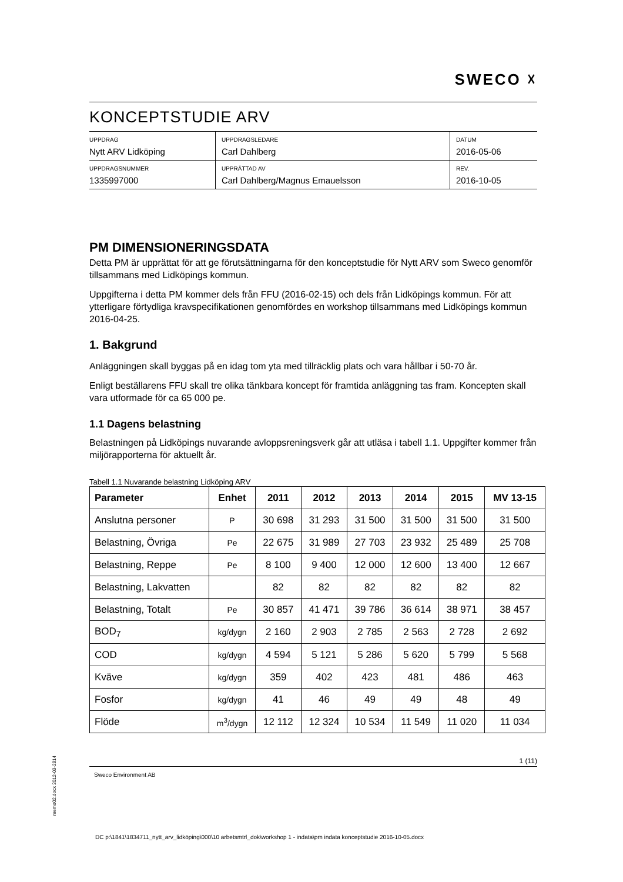SWECO ☓
KONCEPTSTUDIE ARV
| UPPDRAG Nytt ARV Lidköping | UPPDRAGSLEDARE Carl Dahlberg | DATUM 2016-05-06 |
| UPPDRAGSNUMMER 1335997000 | UPPRÄTTAD AV Carl Dahlberg/Magnus Emauelsson | REV. 2016-10-05 |
PM DIMENSIONERINGSDATA
Detta PM är upprättat för att ge förutsättningarna för den konceptstudie för Nytt ARV som Sweco genomför tillsammans med Lidköpings kommun.
Uppgifterna i detta PM kommer dels från FFU (2016-02-15) och dels från Lidköpings kommun. För att ytterligare förtydliga kravspecifikationen genomfördes en workshop tillsammans med Lidköpings kommun 2016-04-25.
1. Bakgrund
Anläggningen skall byggas på en idag tom yta med tillräcklig plats och vara hållbar i 50-70 år.
Enligt beställarens FFU skall tre olika tänkbara koncept för framtida anläggning tas fram. Koncepten skall vara utformade för ca 65 000 pe.
1.1 Dagens belastning
Belastningen på Lidköpings nuvarande avloppsreningsverk går att utläsa i tabell 1.1. Uppgifter kommer från miljörapporterna för aktuellt år.
Tabell 1.1 Nuvarande belastning Lidköping ARV
| Parameter | Enhet | 2011 | 2012 | 2013 | 2014 | 2015 | MV 13-15 |
| --- | --- | --- | --- | --- | --- | --- | --- |
| Anslutna personer | P | 30 698 | 31 293 | 31 500 | 31 500 | 31 500 | 31 500 |
| Belastning, Övriga | Pe | 22 675 | 31 989 | 27 703 | 23 932 | 25 489 | 25 708 |
| Belastning, Reppe | Pe | 8 100 | 9 400 | 12 000 | 12 600 | 13 400 | 12 667 |
| Belastning, Lakvatten | | 82 | 82 | 82 | 82 | 82 | 82 |
| Belastning, Totalt | Pe | 30 857 | 41 471 | 39 786 | 36 614 | 38 971 | 38 457 |
| BOD<sub>7</sub> | kg/dygn | 2 160 | 2 903 | 2 785 | 2 563 | 2 728 | 2 692 |
| COD | kg/dygn | 4 594 | 5 121 | 5 286 | 5 620 | 5 799 | 5 568 |
| Kväve | kg/dygn | 359 | 402 | 423 | 481 | 486 | 463 |
| Fosfor | kg/dygn | 41 | 46 | 49 | 49 | 48 | 49 |
| Flöde | m<sup>3</sup>/dygn | 12 112 | 12 324 | 10 534 | 11 549 | 11 020 | 11 034 |
1 (11)
Sweco Environment AB
memo02.docx 2012-03-2814
DC p:\1841\1834711_nytt_arv_lidköping\000\10 arbetsmtrl_dok\workshop 1 - indata\pm indata konceptstudie 2016-10-05.docx